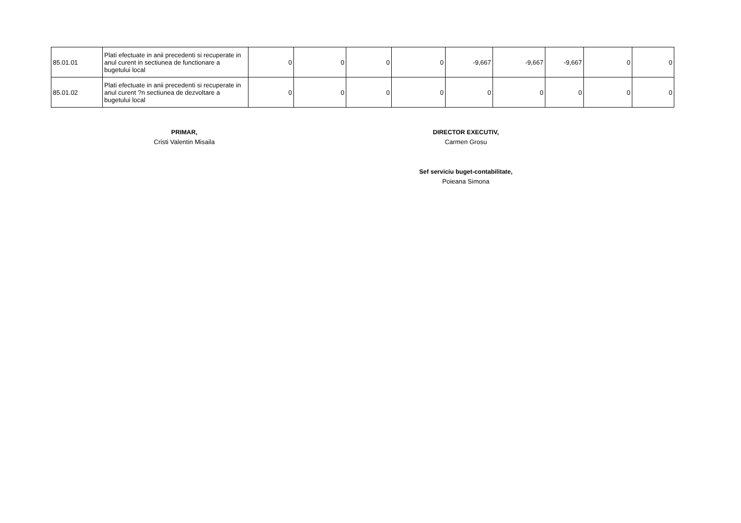| 85.01.01 | Plati efectuate in anii precedenti si recuperate in anul curent in sectiunea de functionare a bugetului local | 0 | 0 | 0 | 0 | -9,667 | -9,667 | -9,667 | 0 | 0 |
| 85.01.02 | Plati efectuate in anii precedenti si recuperate in anul curent ?n sectiunea de dezvoltare a bugetului local | 0 | 0 | 0 | 0 | 0 | 0 | 0 | 0 | 0 |
PRIMAR,
Cristi Valentin Misaila
DIRECTOR EXECUTIV,
Carmen Grosu
Sef serviciu buget-contabilitate,
Poieana Simona